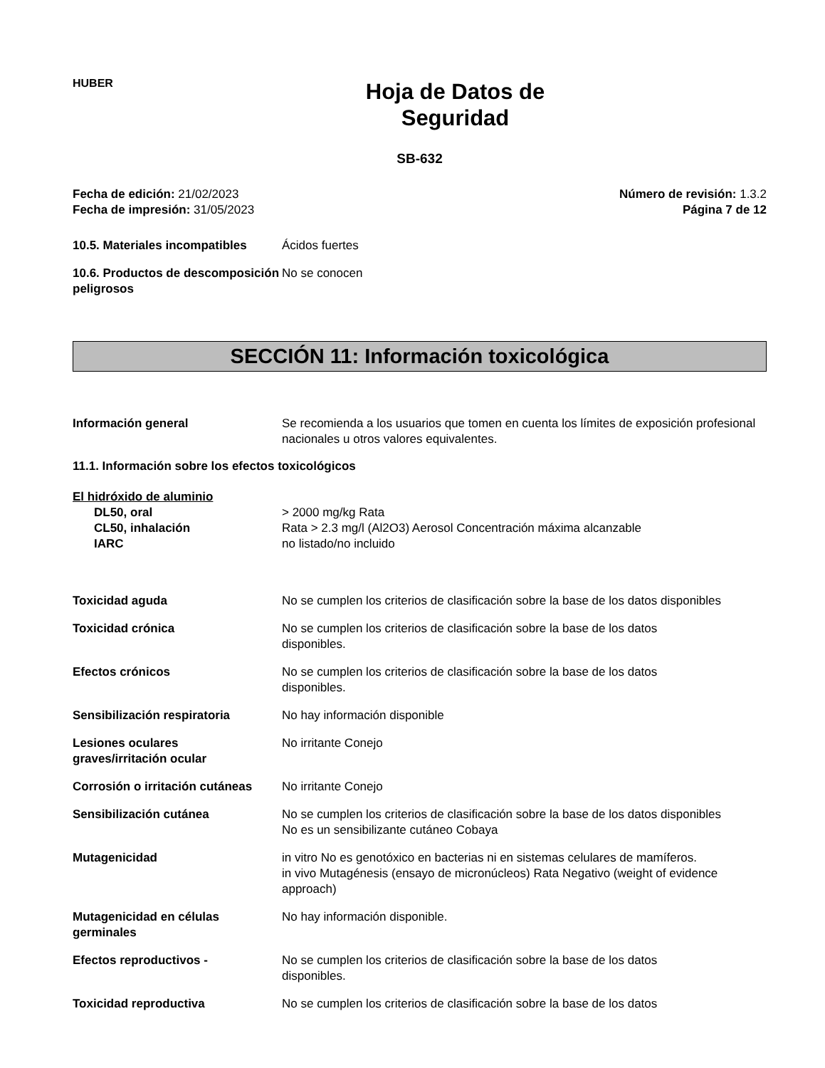HUBER
Hoja de Datos de
Seguridad
SB-632
Fecha de edición: 21/02/2023
Fecha de impresión: 31/05/2023
Número de revisión: 1.3.2
Página 7 de 12
10.5. Materiales incompatibles
Ácidos fuertes
10.6. Productos de descomposición peligrosos
No se conocen
SECCIÓN 11: Información toxicológica
Información general Se recomienda a los usuarios que tomen en cuenta los límites de exposición profesional nacionales u otros valores equivalentes.
11.1. Información sobre los efectos toxicológicos
El hidróxido de aluminio
DL50, oral > 2000 mg/kg Rata
CL50, inhalación Rata > 2.3 mg/l (Al2O3) Aerosol Concentración máxima alcanzable
IARC no listado/no incluido
Toxicidad aguda No se cumplen los criterios de clasificación sobre la base de los datos disponibles
Toxicidad crónica No se cumplen los criterios de clasificación sobre la base de los datos
disponibles.
Efectos crónicos No se cumplen los criterios de clasificación sobre la base de los datos
disponibles.
Sensibilización respiratoria No hay información disponible
Lesiones oculares
graves/irritación ocular
No irritante Conejo
Corrosión o irritación cutáneas
No irritante Conejo
Sensibilización cutánea No se cumplen los criterios de clasificación sobre la base de los datos disponibles
No es un sensibilizante cutáneo Cobaya
Mutagenicidad in vitro No es genotóxico en bacterias ni en sistemas celulares de mamíferos.
in vivo Mutagénesis (ensayo de micronúcleos) Rata Negativo (weight of evidence approach)
Mutagenicidad en células
germinales
No hay información disponible.
Efectos reproductivos - No se cumplen los criterios de clasificación sobre la base de los datos
disponibles.
Toxicidad reproductiva No se cumplen los criterios de clasificación sobre la base de los datos